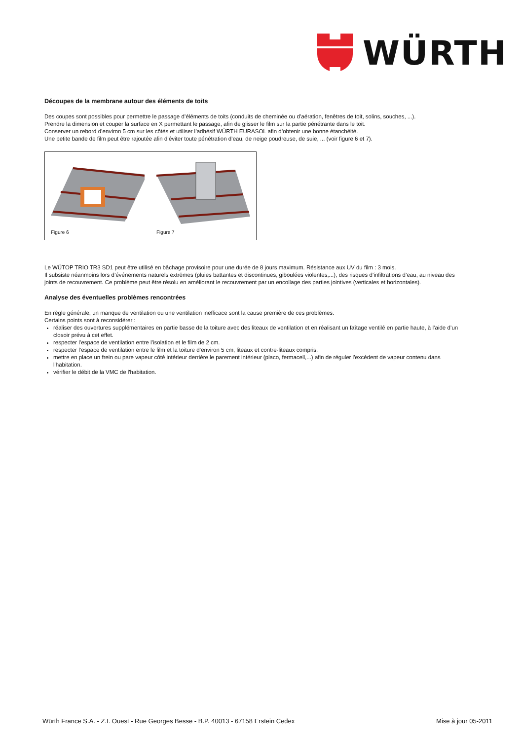WÜRTH
Découpes de la membrane autour des éléments de toits
Des coupes sont possibles pour permettre le passage d’éléments de toits (conduits de cheminée ou d’aération, fenêtres de toit, solins, souches, ...).
Prendre la dimension et couper la surface en X permettant le passage, afin de glisser le film sur la partie pénétrante dans le toit.
Conserver un rebord d’environ 5 cm sur les côtés et utiliser l’adhésif WÜRTH EURASOL afin d’obtenir une bonne étanchéité.
Une petite bande de film peut être rajoutée afin d’éviter toute pénétration d’eau, de neige poudreuse, de suie, ... (voir figure 6 et 7).
Figure 6
Figure 7
Le WÜTOP TRIO TR3 SD1 peut être utilisé en bâchage provisoire pour une durée de 8 jours maximum. Résistance aux UV du film : 3 mois.
Il subsiste néanmoins lors d’événements naturels extrêmes (pluies battantes et discontinues, giboulées violentes,...), des risques d’infiltrations d’eau, au niveau des joints de recouvrement. Ce problème peut être résolu en améliorant le recouvrement par un encollage des parties jointives (verticales et horizontales).
Analyse des éventuelles problèmes rencontrées
En règle générale, un manque de ventilation ou une ventilation inefficace sont la cause première de ces problèmes.
Certains points sont à reconsidérer :
réaliser des ouvertures supplémentaires en partie basse de la toiture avec des liteaux de ventilation et en réalisant un faîtage ventilé en partie haute, à l’aide d’un closoir prévu à cet effet.
respecter l’espace de ventilation entre l’isolation et le film de 2 cm.
respecter l’espace de ventilation entre le film et la toiture d’environ 5 cm, liteaux et contre-liteaux compris.
mettre en place un frein ou pare vapeur côté intérieur derrière le parement intérieur (placo, fermacell,...) afin de réguler l'excédent de vapeur contenu dans l'habitation.
vérifier le débit de la VMC de l'habitation.
Würth France S.A. - Z.I. Ouest - Rue Georges Besse - B.P. 40013 - 67158 Erstein Cedex Mise à jour 05-2011